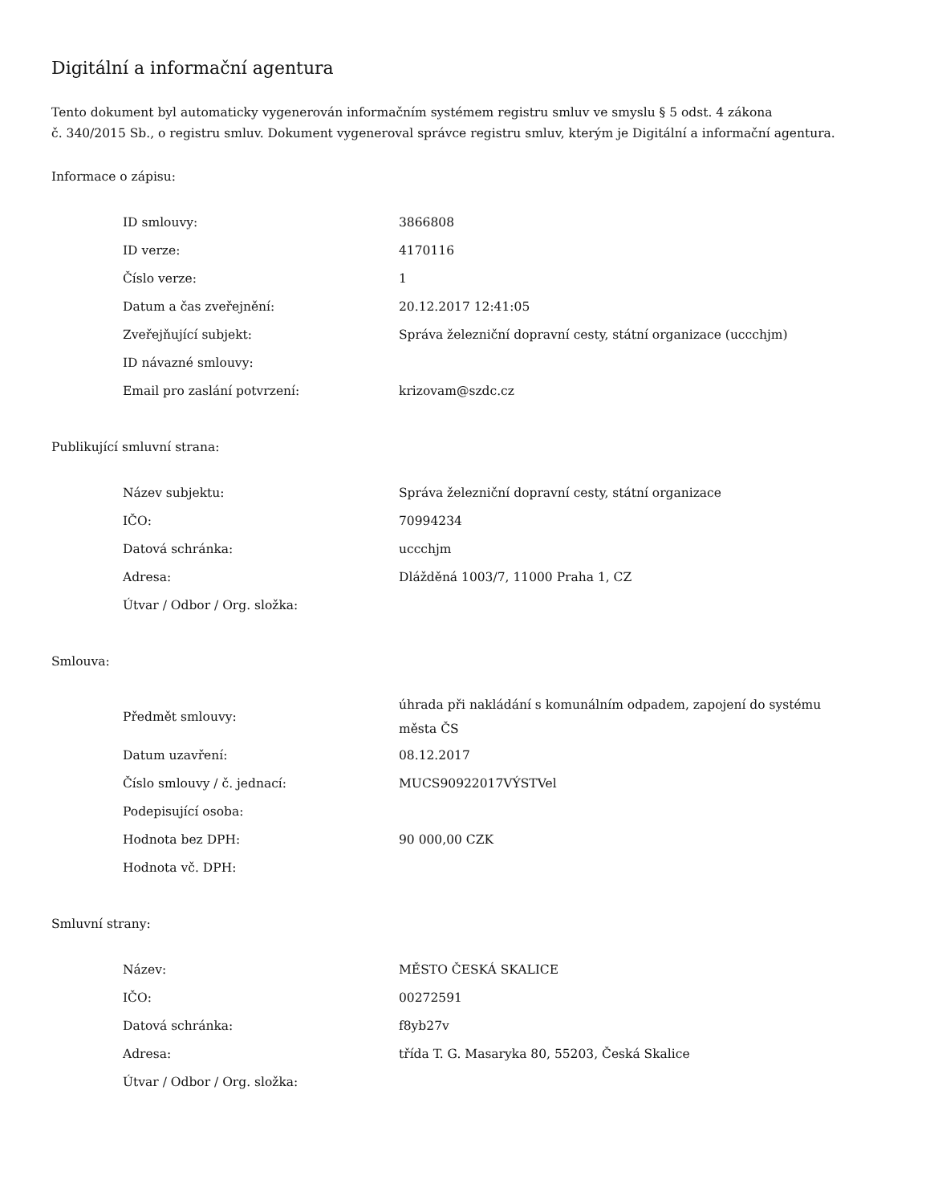Digitální a informační agentura
Tento dokument byl automaticky vygenerován informačním systémem registru smluv ve smyslu § 5 odst. 4 zákona
č. 340/2015 Sb., o registru smluv. Dokument vygeneroval správce registru smluv, kterým je Digitální a informační agentura.
Informace o zápisu:
| ID smlouvy: | 3866808 |
| ID verze: | 4170116 |
| Číslo verze: | 1 |
| Datum a čas zveřejnění: | 20.12.2017 12:41:05 |
| Zveřejňující subjekt: | Správa železniční dopravní cesty, státní organizace (uccchjm) |
| ID návazné smlouvy: | |
| Email pro zaslání potvrzení: | krizovam@szdc.cz |
Publikující smluvní strana:
| Název subjektu: | Správa železniční dopravní cesty, státní organizace |
| IČO: | 70994234 |
| Datová schránka: | uccchjm |
| Adresa: | Dlážděná 1003/7, 11000 Praha 1, CZ |
| Útvar / Odbor / Org. složka: | |
Smlouva:
| Předmět smlouvy: | úhrada při nakládání s komunálním odpadem, zapojení do systému města ČS |
| Datum uzavření: | 08.12.2017 |
| Číslo smlouvy / č. jednací: | MUCS90922017VÝSTVel |
| Podepisující osoba: | |
| Hodnota bez DPH: | 90 000,00 CZK |
| Hodnota vč. DPH: | |
Smluvní strany:
| Název: | MĚSTO ČESKÁ SKALICE |
| IČO: | 00272591 |
| Datová schránka: | f8yb27v |
| Adresa: | třída T. G. Masaryka 80, 55203, Česká Skalice |
| Útvar / Odbor / Org. složka: | |